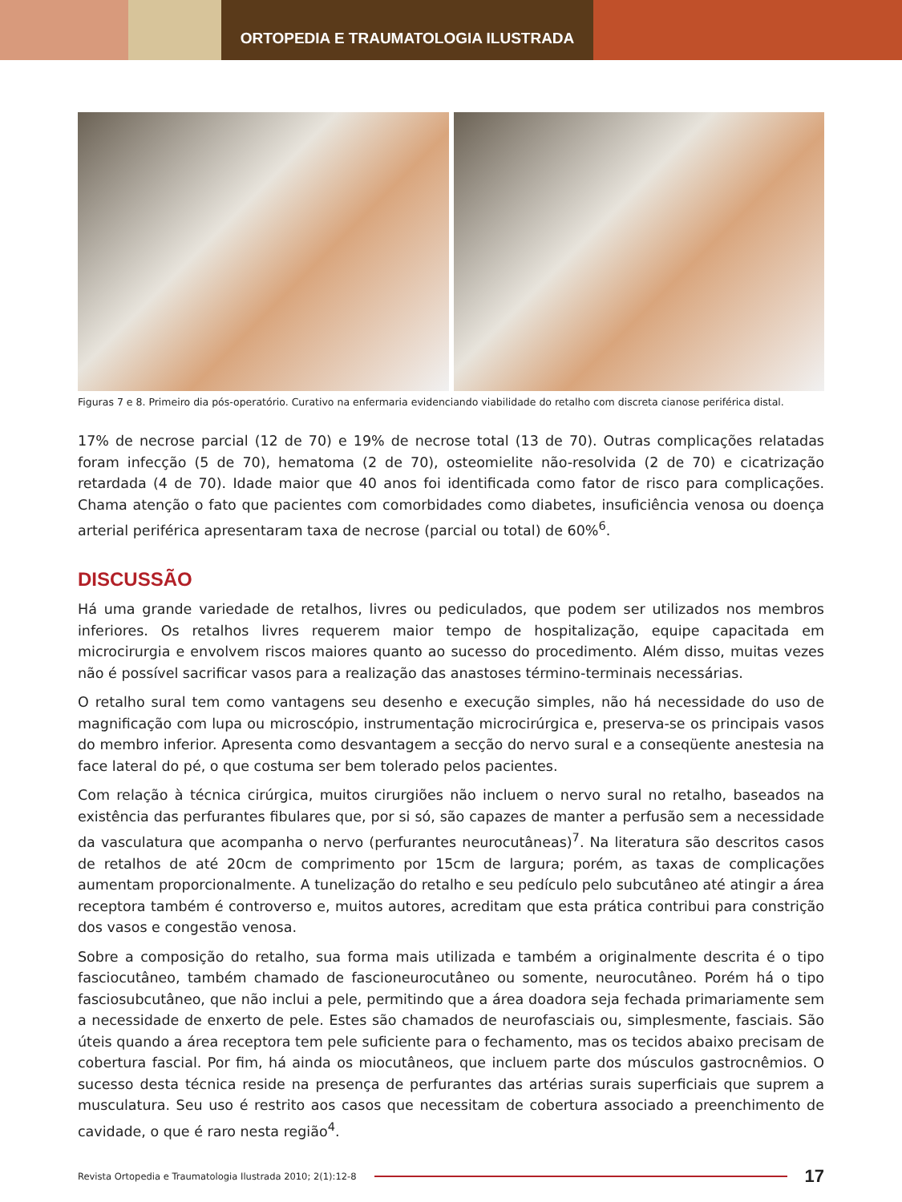ORTOPEDIA E TRAUMATOLOGIA ILUSTRADA
Figuras 7 e 8. Primeiro dia pós-operatório. Curativo na enfermaria evidenciando viabilidade do retalho com discreta cianose periférica distal.
17% de necrose parcial (12 de 70) e 19% de necrose total (13 de 70). Outras complicações relatadas foram infecção (5 de 70), hematoma (2 de 70), osteomielite não-resolvida (2 de 70) e cicatrização retardada (4 de 70). Idade maior que 40 anos foi identificada como fator de risco para complicações. Chama atenção o fato que pacientes com comorbidades como diabetes, insuficiência venosa ou doença arterial periférica apresentaram taxa de necrose (parcial ou total) de 60%<sup>6</sup>.
DISCUSSÃO
Há uma grande variedade de retalhos, livres ou pediculados, que podem ser utilizados nos membros inferiores. Os retalhos livres requerem maior tempo de hospitalização, equipe capacitada em microcirurgia e envolvem riscos maiores quanto ao sucesso do procedimento. Além disso, muitas vezes não é possível sacrificar vasos para a realização das anastoses término-terminais necessárias.
O retalho sural tem como vantagens seu desenho e execução simples, não há necessidade do uso de magnificação com lupa ou microscópio, instrumentação microcirúrgica e, preserva-se os principais vasos do membro inferior. Apresenta como desvantagem a secção do nervo sural e a conseqüente anestesia na face lateral do pé, o que costuma ser bem tolerado pelos pacientes.
Com relação à técnica cirúrgica, muitos cirurgiões não incluem o nervo sural no retalho, baseados na existência das perfurantes fibulares que, por si só, são capazes de manter a perfusão sem a necessidade da vasculatura que acompanha o nervo (perfurantes neurocutâneas)<sup>7</sup>. Na literatura são descritos casos de retalhos de até 20cm de comprimento por 15cm de largura; porém, as taxas de complicações aumentam proporcionalmente. A tunelização do retalho e seu pedículo pelo subcutâneo até atingir a área receptora também é controverso e, muitos autores, acreditam que esta prática contribui para constrição dos vasos e congestão venosa.
Sobre a composição do retalho, sua forma mais utilizada e também a originalmente descrita é o tipo fasciocutâneo, também chamado de fascioneurocutâneo ou somente, neurocutâneo. Porém há o tipo fasciosubcutâneo, que não inclui a pele, permitindo que a área doadora seja fechada primariamente sem a necessidade de enxerto de pele. Estes são chamados de neurofasciais ou, simplesmente, fasciais. São úteis quando a área receptora tem pele suficiente para o fechamento, mas os tecidos abaixo precisam de cobertura fascial. Por fim, há ainda os miocutâneos, que incluem parte dos músculos gastrocnêmios. O sucesso desta técnica reside na presença de perfurantes das artérias surais superficiais que suprem a musculatura. Seu uso é restrito aos casos que necessitam de cobertura associado a preenchimento de cavidade, o que é raro nesta região<sup>4</sup>.
Revista Ortopedia e Traumatologia Ilustrada 2010; 2(1):12-8 17